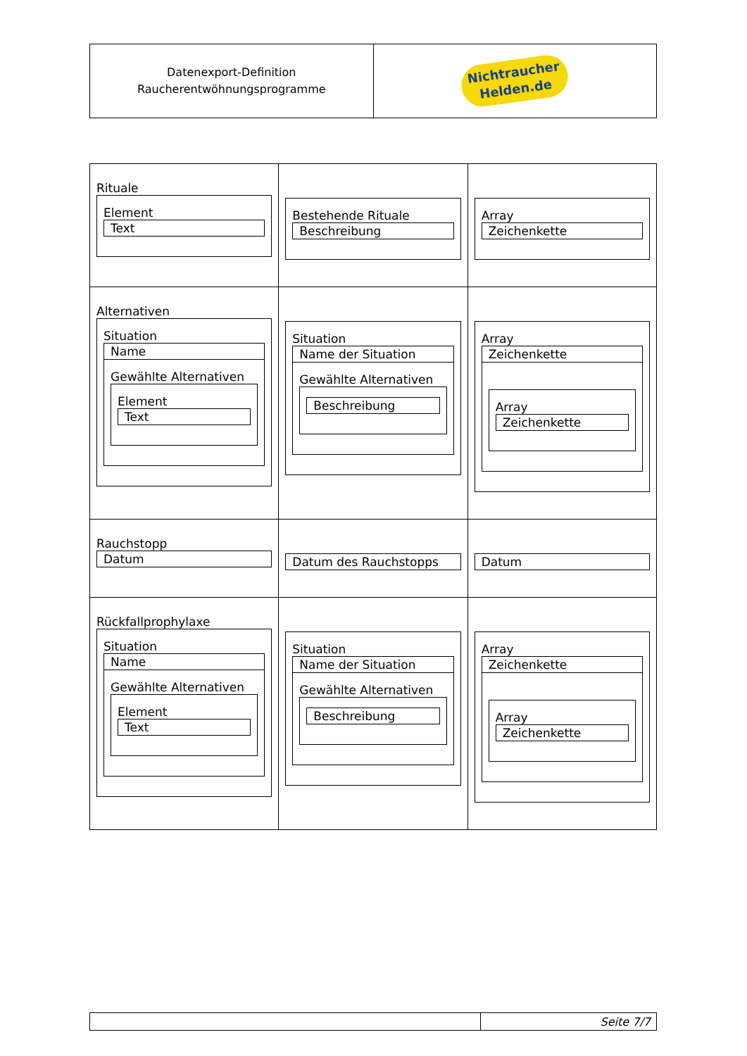| Datenexport-Definition Raucherentwöhnungsprogramme | Nichtraucher Helden.de |
| Rituale Element Text | Bestehende Rituale Beschreibung | Array Zeichenkette |
| Alternativen Situation Name Gewählte Alternativen Element Text | Situation Name der Situation Gewählte Alternativen Beschreibung | Array Zeichenkette Array Zeichenkette |
| Rauchstopp Datum | Datum des Rauchstopps | Datum |
| Rückfallprophylaxe Situation Name Gewählte Alternativen Element Text | Situation Name der Situation Gewählte Alternativen Beschreibung | Array Zeichenkette Array Zeichenkette |
| | Seite 7/7 |